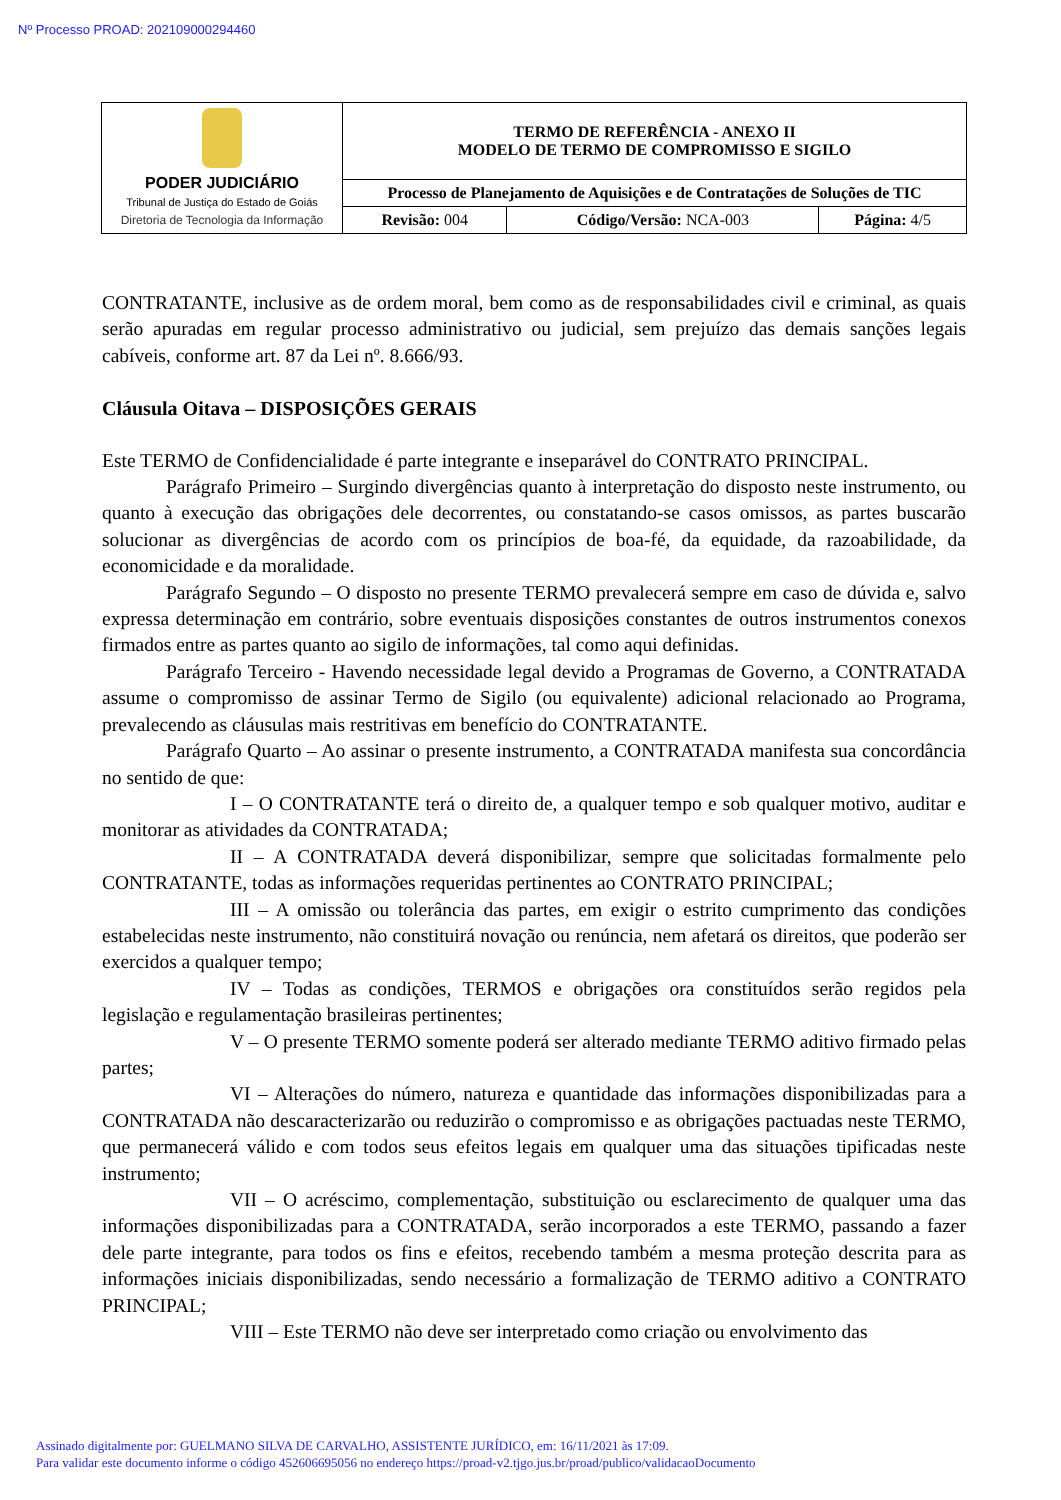Nº Processo PROAD: 202109000294460
| PODER JUDICIÁRIO Tribunal de Justiça do Estado de Goiás Diretoria de Tecnologia da Informação | TERMO DE REFERÊNCIA - ANEXO II MODELO DE TERMO DE COMPROMISSO E SIGILO | | |
| | Processo de Planejamento de Aquisições e de Contratações de Soluções de TIC | | |
| | Revisão: 004 | Código/Versão: NCA-003 | Página: 4/5 |
CONTRATANTE, inclusive as de ordem moral, bem como as de responsabilidades civil e criminal, as quais serão apuradas em regular processo administrativo ou judicial, sem prejuízo das demais sanções legais cabíveis, conforme art. 87 da Lei nº. 8.666/93.
Cláusula Oitava – DISPOSIÇÕES GERAIS
Este TERMO de Confidencialidade é parte integrante e inseparável do CONTRATO PRINCIPAL.
Parágrafo Primeiro – Surgindo divergências quanto à interpretação do disposto neste instrumento, ou quanto à execução das obrigações dele decorrentes, ou constatando-se casos omissos, as partes buscarão solucionar as divergências de acordo com os princípios de boa-fé, da equidade, da razoabilidade, da economicidade e da moralidade.
Parágrafo Segundo – O disposto no presente TERMO prevalecerá sempre em caso de dúvida e, salvo expressa determinação em contrário, sobre eventuais disposições constantes de outros instrumentos conexos firmados entre as partes quanto ao sigilo de informações, tal como aqui definidas.
Parágrafo Terceiro - Havendo necessidade legal devido a Programas de Governo, a CONTRATADA assume o compromisso de assinar Termo de Sigilo (ou equivalente) adicional relacionado ao Programa, prevalecendo as cláusulas mais restritivas em benefício do CONTRATANTE.
Parágrafo Quarto – Ao assinar o presente instrumento, a CONTRATADA manifesta sua concordância no sentido de que:
I – O CONTRATANTE terá o direito de, a qualquer tempo e sob qualquer motivo, auditar e monitorar as atividades da CONTRATADA;
II – A CONTRATADA deverá disponibilizar, sempre que solicitadas formalmente pelo CONTRATANTE, todas as informações requeridas pertinentes ao CONTRATO PRINCIPAL;
III – A omissão ou tolerância das partes, em exigir o estrito cumprimento das condições estabelecidas neste instrumento, não constituirá novação ou renúncia, nem afetará os direitos, que poderão ser exercidos a qualquer tempo;
IV – Todas as condições, TERMOS e obrigações ora constituídos serão regidos pela legislação e regulamentação brasileiras pertinentes;
V – O presente TERMO somente poderá ser alterado mediante TERMO aditivo firmado pelas partes;
VI – Alterações do número, natureza e quantidade das informações disponibilizadas para a CONTRATADA não descaracterizarão ou reduzirão o compromisso e as obrigações pactuadas neste TERMO, que permanecerá válido e com todos seus efeitos legais em qualquer uma das situações tipificadas neste instrumento;
VII – O acréscimo, complementação, substituição ou esclarecimento de qualquer uma das informações disponibilizadas para a CONTRATADA, serão incorporados a este TERMO, passando a fazer dele parte integrante, para todos os fins e efeitos, recebendo também a mesma proteção descrita para as informações iniciais disponibilizadas, sendo necessário a formalização de TERMO aditivo a CONTRATO PRINCIPAL;
VIII – Este TERMO não deve ser interpretado como criação ou envolvimento das
Assinado digitalmente por: GUELMANO SILVA DE CARVALHO, ASSISTENTE JURÍDICO, em: 16/11/2021 às 17:09.
Para validar este documento informe o código 452606695056 no endereço https://proad-v2.tjgo.jus.br/proad/publico/validacaoDocumento